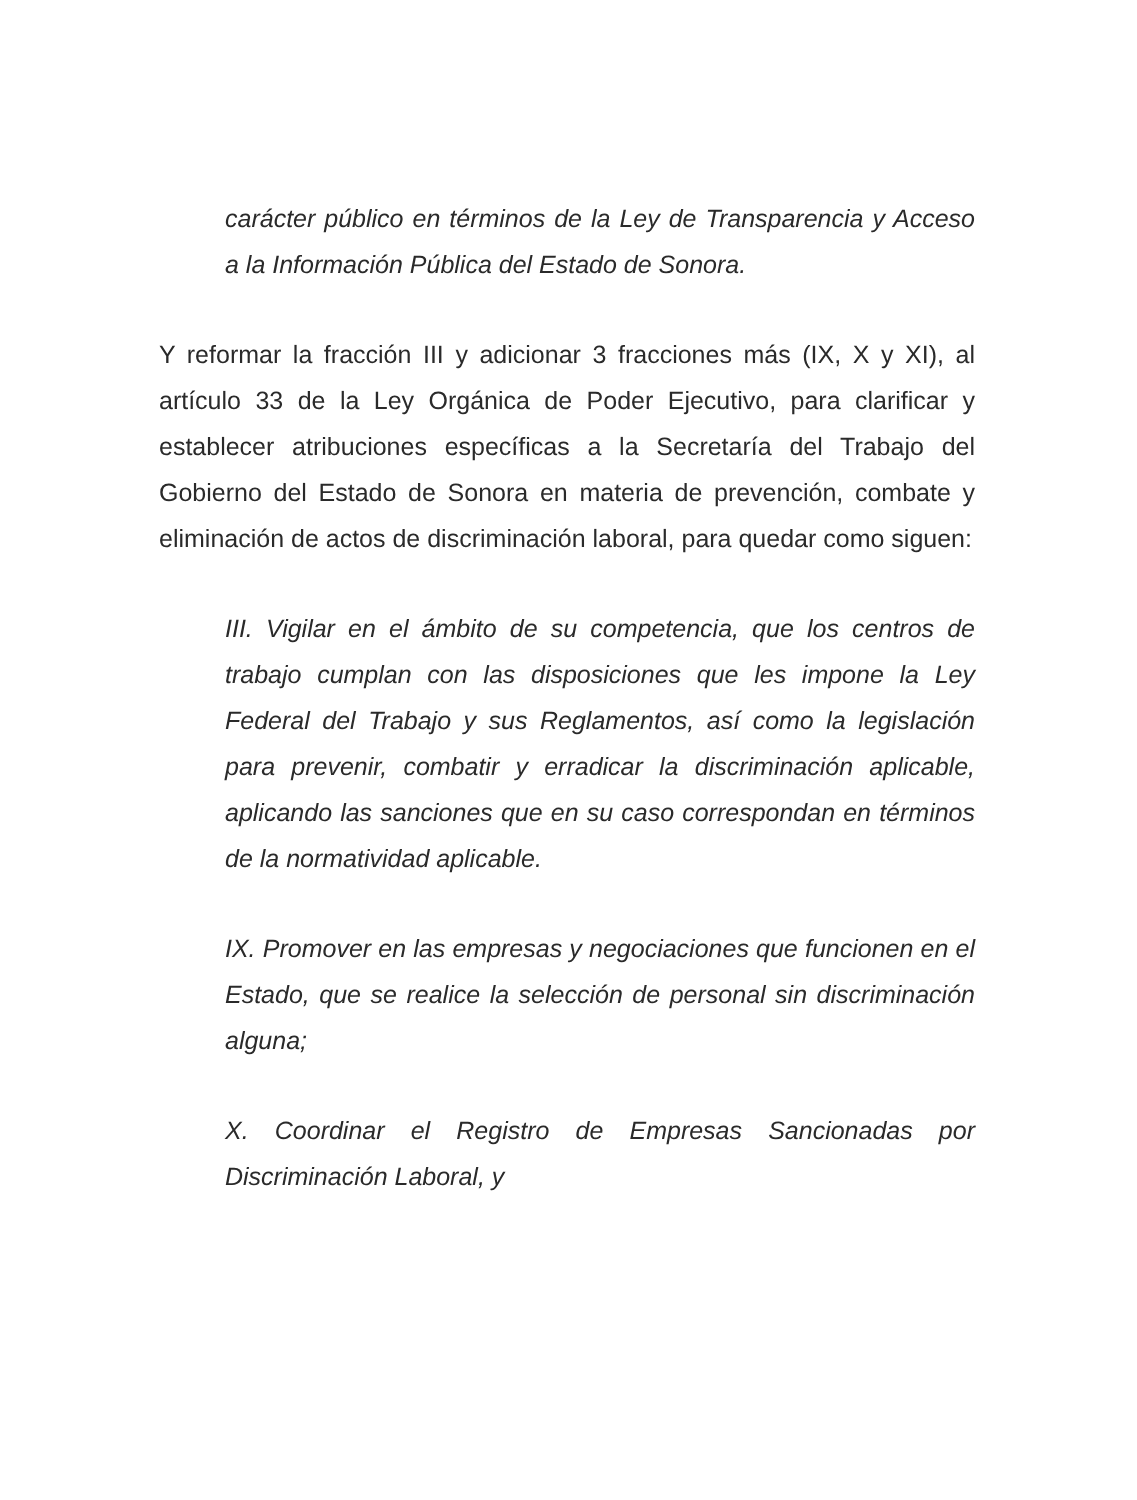carácter público en términos de la Ley de Transparencia y Acceso a la Información Pública del Estado de Sonora.
Y reformar la fracción III y adicionar 3 fracciones más (IX, X y XI), al artículo 33 de la Ley Orgánica de Poder Ejecutivo, para clarificar y establecer atribuciones específicas a la Secretaría del Trabajo del Gobierno del Estado de Sonora en materia de prevención, combate y eliminación de actos de discriminación laboral, para quedar como siguen:
III. Vigilar en el ámbito de su competencia, que los centros de trabajo cumplan con las disposiciones que les impone la Ley Federal del Trabajo y sus Reglamentos, así como la legislación para prevenir, combatir y erradicar la discriminación aplicable, aplicando las sanciones que en su caso correspondan en términos de la normatividad aplicable.
IX. Promover en las empresas y negociaciones que funcionen en el Estado, que se realice la selección de personal sin discriminación alguna;
X. Coordinar el Registro de Empresas Sancionadas por Discriminación Laboral, y